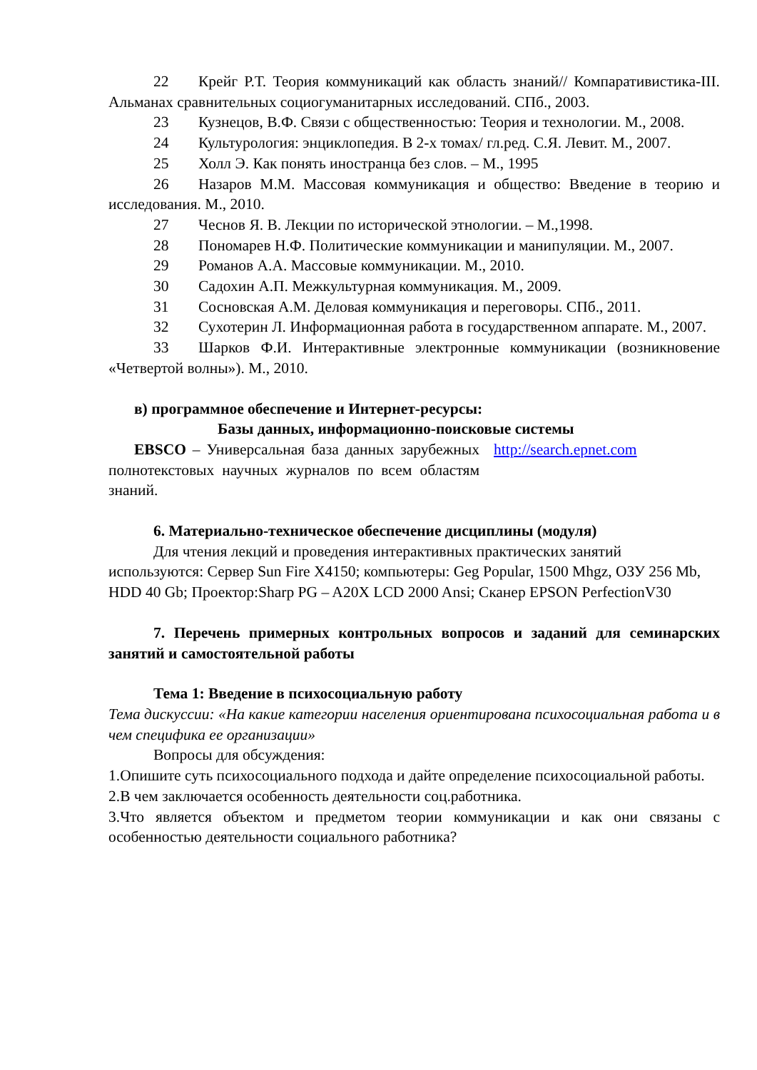22 Крейг Р.Т. Теория коммуникаций как область знаний// Компаративистика-III. Альманах сравнительных социогуманитарных исследований. СПб., 2003.
23 Кузнецов, В.Ф. Связи с общественностью: Теория и технологии. М., 2008.
24 Культурология: энциклопедия. В 2-х томах/ гл.ред. С.Я. Левит. М., 2007.
25 Холл Э. Как понять иностранца без слов. – М., 1995
26 Назаров М.М. Массовая коммуникация и общество: Введение в теорию и исследования. М., 2010.
27 Чеснов Я. В. Лекции по исторической этнологии. – М.,1998.
28 Пономарев Н.Ф. Политические коммуникации и манипуляции. М., 2007.
29 Романов А.А. Массовые коммуникации. М., 2010.
30 Садохин А.П. Межкультурная коммуникация. М., 2009.
31 Сосновская А.М. Деловая коммуникация и переговоры. СПб., 2011.
32 Сухотерин Л. Информационная работа в государственном аппарате. М., 2007.
33 Шарков Ф.И. Интерактивные электронные коммуникации (возникновение «Четвертой волны»). М., 2010.
в) программное обеспечение и Интернет-ресурсы:
Базы данных, информационно-поисковые системы
EBSCO – Универсальная база данных зарубежных полнотекстовых научных журналов по всем областям знаний.
http://search.epnet.com
6. Материально-техническое обеспечение дисциплины (модуля)
Для чтения лекций и проведения интерактивных практических занятий используются: Сервер Sun Fire X4150; компьютеры: Geg Popular, 1500 Mhgz, ОЗУ 256 Mb, HDD 40 Gb; Проектор:Sharp PG – A20X LCD 2000 Ansi; Сканер EPSON PerfectionV30
7. Перечень примерных контрольных вопросов и заданий для семинарских занятий и самостоятельной работы
Тема 1: Введение в психосоциальную работу
Тема дискуссии: «На какие категории населения ориентирована психосоциальная работа и в чем специфика ее организации»
Вопросы для обсуждения:
1.Опишите суть психосоциального подхода и дайте определение психосоциальной работы.
2.В чем заключается особенность деятельности соц.работника.
3.Что является объектом и предметом теории коммуникации и как они связаны с особенностью деятельности социального работника?